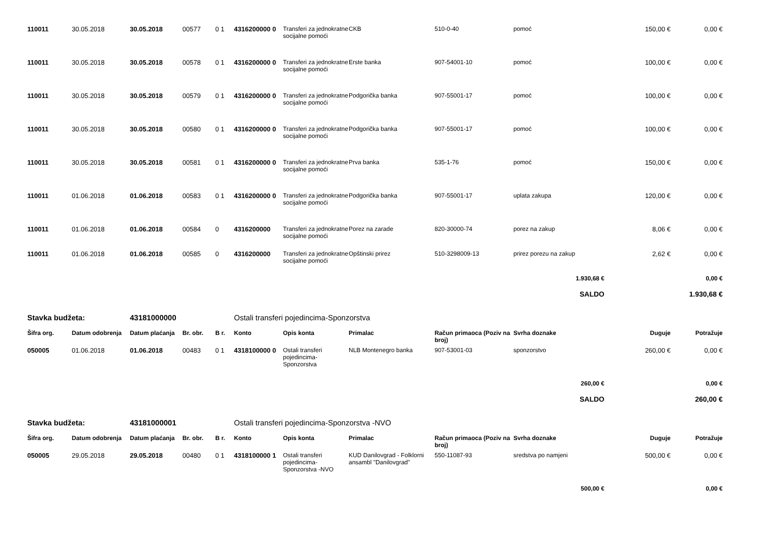| 110011 | 30.05.2018 | 30.05.2018 | 00577 | 0 1 | 4316200000 0 | Transferi za jednokratne socijalne pomoći | CKB | 510-0-40 | pomoć | 150,00 € | 0,00 € |
| 110011 | 30.05.2018 | 30.05.2018 | 00578 | 0 1 | 4316200000 0 | Transferi za jednokratne socijalne pomoći | Erste banka | 907-54001-10 | pomoć | 100,00 € | 0,00 € |
| 110011 | 30.05.2018 | 30.05.2018 | 00579 | 0 1 | 4316200000 0 | Transferi za jednokratne socijalne pomoći | Podgorička banka | 907-55001-17 | pomoć | 100,00 € | 0,00 € |
| 110011 | 30.05.2018 | 30.05.2018 | 00580 | 0 1 | 4316200000 0 | Transferi za jednokratne socijalne pomoći | Podgorička banka | 907-55001-17 | pomoć | 100,00 € | 0,00 € |
| 110011 | 30.05.2018 | 30.05.2018 | 00581 | 0 1 | 4316200000 0 | Transferi za jednokratne socijalne pomoći | Prva banka | 535-1-76 | pomoć | 150,00 € | 0,00 € |
| 110011 | 01.06.2018 | 01.06.2018 | 00583 | 0 1 | 4316200000 0 | Transferi za jednokratne socijalne pomoći | Podgorička banka | 907-55001-17 | uplata zakupa | 120,00 € | 0,00 € |
| 110011 | 01.06.2018 | 01.06.2018 | 00584 | 0 | 4316200000 | Transferi za jednokratne socijalne pomoći | Porez na zarade | 820-30000-74 | porez na zakup | 8,06 € | 0,00 € |
| 110011 | 01.06.2018 | 01.06.2018 | 00585 | 0 | 4316200000 | Transferi za jednokratne socijalne pomoći | Opštinski prirez | 510-3298009-13 | prirez porezu na zakup | 2,62 € | 0,00 € |
| 1.930,68 € | | | | | | | | | | | 0,00 € |
| SALDO | | | | | | | | | | | 1.930,68 € |
| Stavka budžeta: | | 43181000000 | | | Ostali transferi pojedincima-Sponzorstva | | | | | | |
| Šifra org. | Datum odobrenja | Datum plaćanja | Br. obr. | B r. | Konto | Opis konta | Primalac | Račun primaoca (Poziv na broj) | Svrha doznake | Duguje | Potražuje |
| 050005 | 01.06.2018 | 01.06.2018 | 00483 | 0 1 | 4318100000 0 | Ostali transferi pojedincima-Sponzorstva | NLB Montenegro banka | 907-53001-03 | sponzorstvo | 260,00 € | 0,00 € |
| 260,00 € | | | | | | | | | | | 0,00 € |
| SALDO | | | | | | | | | | | 260,00 € |
| Stavka budžeta: | | 43181000001 | | | Ostali transferi pojedincima-Sponzorstva -NVO | | | | | | |
| Šifra org. | Datum odobrenja | Datum plaćanja | Br. obr. | B r. | Konto | Opis konta | Primalac | Račun primaoca (Poziv na broj) | Svrha doznake | Duguje | Potražuje |
| 050005 | 29.05.2018 | 29.05.2018 | 00480 | 0 1 | 4318100000 1 | Ostali transferi pojedincima-Sponzorstva -NVO | KUD Danilovgrad - Folklorni ansambl "Danilovgrad" | 550-11087-93 | sredstva po namjeni | 500,00 € | 0,00 € |
| 500,00 € | | | | | | | | | | | 0,00 € |